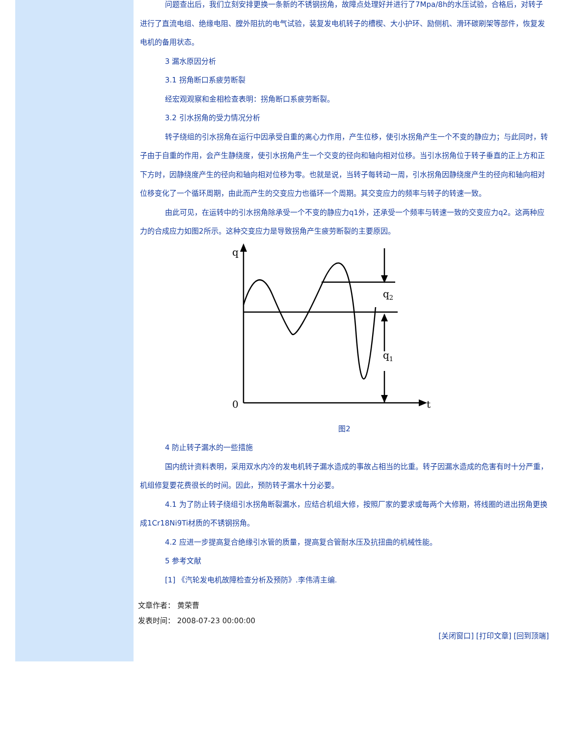问题查出后，我们立刻安排更换一条新的不锈钢拐角，故障点处理好并进行了7Mpa/8h的水压试验，合格后，对转子进行了直流电组、绝缘电阻、膛外阻抗的电气试验，装复发电机转子的槽楔、大小护环、励侧机、滑环碳刷架等部件，恢复发电机的备用状态。
3 漏水原因分析
3.1 拐角断口系疲劳断裂
经宏观观察和金相检查表明：拐角断口系疲劳断裂。
3.2 引水拐角的受力情况分析
转子绕组的引水拐角在运行中因承受自重的离心力作用，产生位移，使引水拐角产生一个不变的静应力；与此同时，转子由于自重的作用，会产生静绕度，使引水拐角产生一个交变的径向和轴向相对位移。当引水拐角位于转子垂直的正上方和正下方时，因静绕度产生的径向和轴向相对位移为零。也就是说，当转子每转动一周，引水拐角因静绕度产生的径向和轴向相对位移变化了一个循环周期，由此而产生的交变应力也循环一个周期。其交变应力的频率与转子的转速一致。
由此可见，在运转中的引水拐角除承受一个不变的静应力q1外，还承受一个频率与转速一致的交变应力q2。这两种应力的合成应力如图2所示。这种交变应力是导致拐角产生疲劳断裂的主要原因。
q
0
t
q2
q1
图2
4 防止转子漏水的一些措施
国内统计资料表明，采用双水内冷的发电机转子漏水造成的事故占相当的比重。转子因漏水造成的危害有时十分严重，机组修复要花费很长的时间。因此，预防转子漏水十分必要。
4.1 为了防止转子绕组引水拐角断裂漏水，应结合机组大修，按照厂家的要求或每两个大修期，将线圈的进出拐角更换成1Cr18Ni9Ti材质的不锈钢拐角。
4.2 应进一步提高复合绝缘引水管的质量，提高复合管耐水压及抗扭曲的机械性能。
5 参考文献
[1] 《汽轮发电机故障检查分析及预防》.李伟清主编.
文章作者： 黄荣曹
发表时间： 2008-07-23 00:00:00
[关闭窗口] [打印文章] [回到顶端]